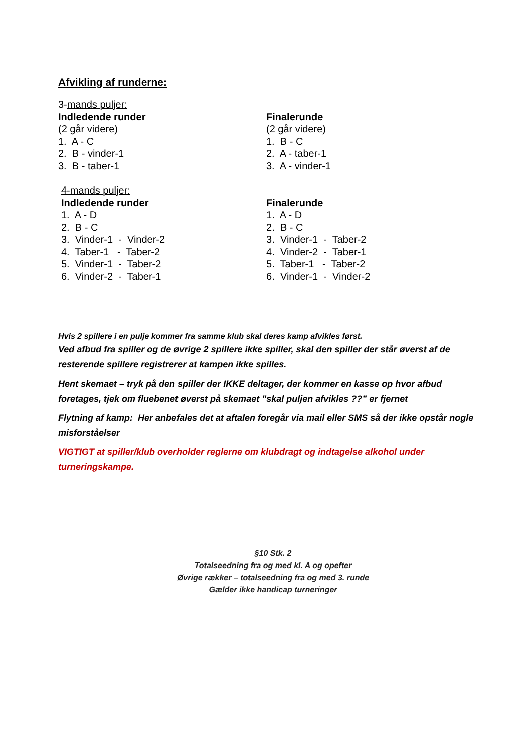Afvikling af runderne:
3-mands puljer:
Indledende runder
(2 går videre)
1. A - C
2. B - vinder-1
3. B - taber-1
Finalerunde
(2 går videre)
1. B - C
2. A - taber-1
3. A - vinder-1
4-mands puljer:
Indledende runder
1. A - D
2. B - C
3. Vinder-1 - Vinder-2
4. Taber-1 - Taber-2
5. Vinder-1 - Taber-2
6. Vinder-2 - Taber-1
Finalerunde
1. A - D
2. B - C
3. Vinder-1 - Taber-2
4. Vinder-2 - Taber-1
5. Taber-1 - Taber-2
6. Vinder-1 - Vinder-2
Hvis 2 spillere i en pulje kommer fra samme klub skal deres kamp afvikles først.
Ved afbud fra spiller og de øvrige 2 spillere ikke spiller, skal den spiller der står øverst af de resterende spillere registrerer at kampen ikke spilles.
Hent skemaet – tryk på den spiller der IKKE deltager, der kommer en kasse op hvor afbud foretages, tjek om fluebenet øverst på skemaet ”skal puljen afvikles ??” er fjernet
Flytning af kamp: Her anbefales det at aftalen foregår via mail eller SMS så der ikke opstår nogle misforståelser
VIGTIGT at spiller/klub overholder reglerne om klubdragt og indtagelse alkohol under turneringskampe.
§10 Stk. 2
Totalseedning fra og med kl. A og opefter
Øvrige rækker – totalseedning fra og med 3. runde
Gælder ikke handicap turneringer